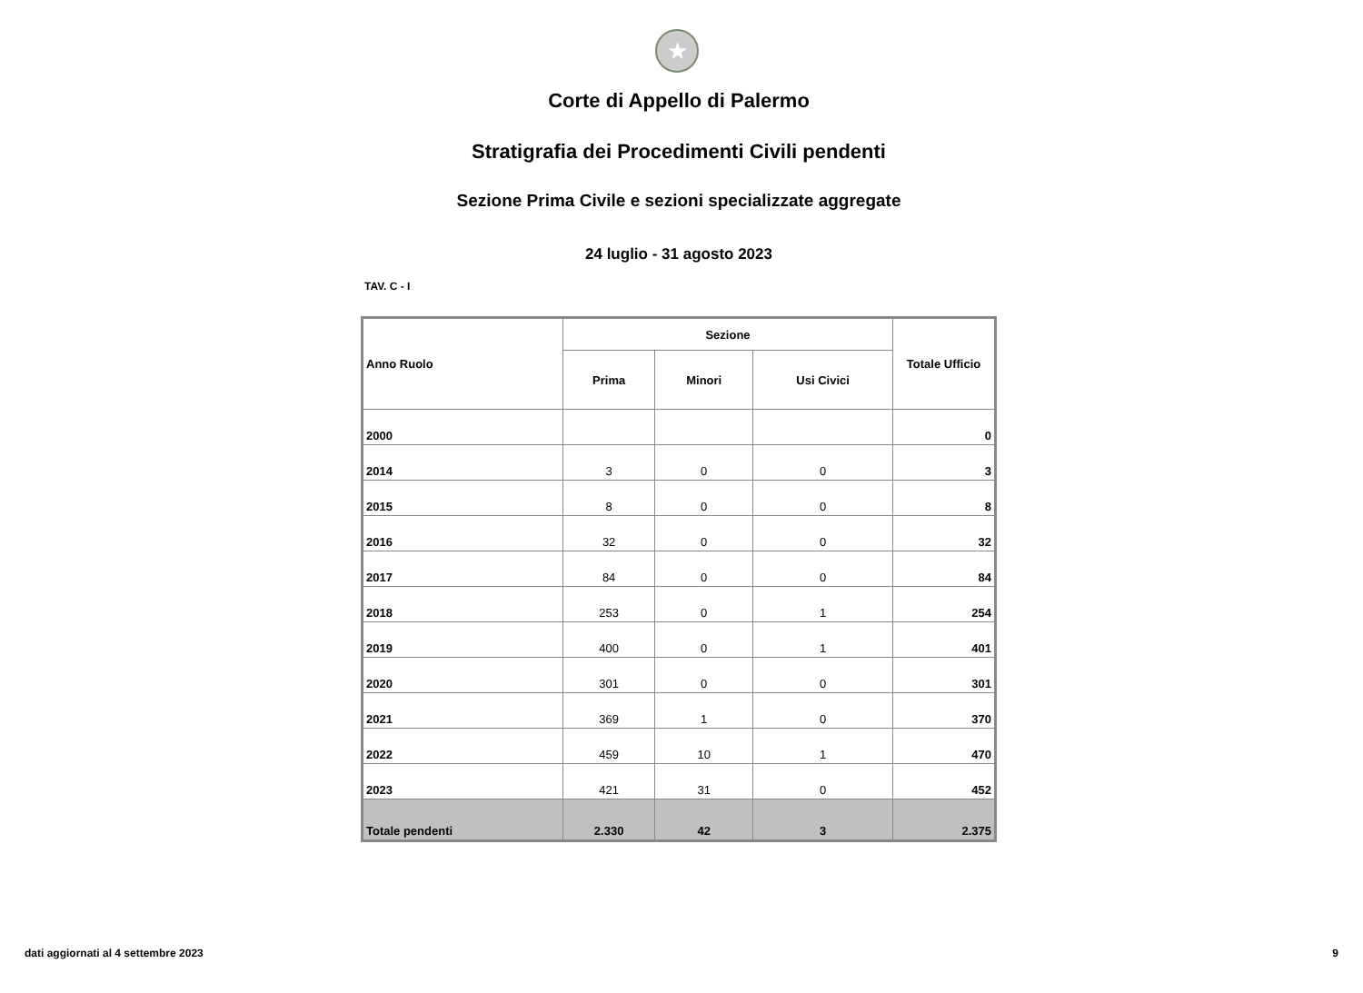★
Corte di Appello di Palermo
Stratigrafia dei Procedimenti Civili pendenti
Sezione Prima Civile e sezioni specializzate aggregate
24 luglio - 31 agosto 2023
TAV. C - I
| Anno Ruolo | Sezione | | | Totale Ufficio |
| --- | --- | --- | --- | --- |
| | Prima | Minori | Usi Civici | |
| 2000 | | | | 0 |
| 2014 | 3 | 0 | 0 | 3 |
| 2015 | 8 | 0 | 0 | 8 |
| 2016 | 32 | 0 | 0 | 32 |
| 2017 | 84 | 0 | 0 | 84 |
| 2018 | 253 | 0 | 1 | 254 |
| 2019 | 400 | 0 | 1 | 401 |
| 2020 | 301 | 0 | 0 | 301 |
| 2021 | 369 | 1 | 0 | 370 |
| 2022 | 459 | 10 | 1 | 470 |
| 2023 | 421 | 31 | 0 | 452 |
| Totale pendenti | 2.330 | 42 | 3 | 2.375 |
dati aggiornati al 4 settembre 2023 9